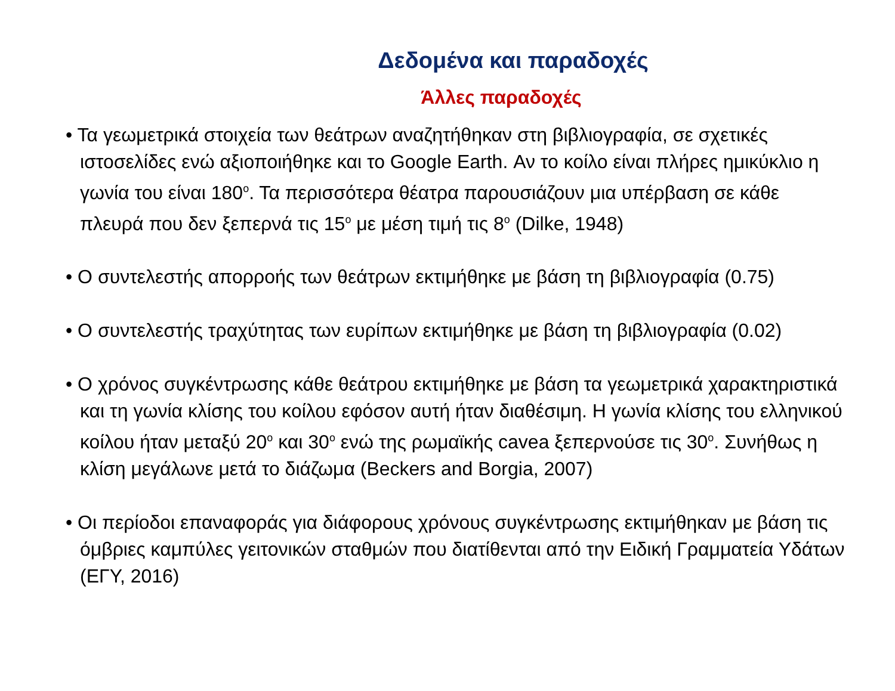Δεδομένα και παραδοχές
Άλλες παραδοχές
• Τα γεωμετρικά στοιχεία των θεάτρων αναζητήθηκαν στη βιβλιογραφία, σε σχετικές ιστοσελίδες ενώ αξιοποιήθηκε και το Google Earth. Αν το κοίλο είναι πλήρες ημικύκλιο η γωνία του είναι 180<sup>ο</sup>. Τα περισσότερα θέατρα παρουσιάζουν μια υπέρβαση σε κάθε πλευρά που δεν ξεπερνά τις 15<sup>ο</sup> με μέση τιμή τις 8<sup>ο</sup> (Dilke, 1948)
• Ο συντελεστής απορροής των θεάτρων εκτιμήθηκε με βάση τη βιβλιογραφία (0.75)
• Ο συντελεστής τραχύτητας των ευρίπων εκτιμήθηκε με βάση τη βιβλιογραφία (0.02)
• Ο χρόνος συγκέντρωσης κάθε θεάτρου εκτιμήθηκε με βάση τα γεωμετρικά χαρακτηριστικά και τη γωνία κλίσης του κοίλου εφόσον αυτή ήταν διαθέσιμη. Η γωνία κλίσης του ελληνικού κοίλου ήταν μεταξύ 20<sup>ο</sup> και 30<sup>ο</sup> ενώ της ρωμαϊκής cavea ξεπερνούσε τις 30<sup>ο</sup>. Συνήθως η κλίση μεγάλωνε μετά το διάζωμα (Beckers and Borgia, 2007)
• Οι περίοδοι επαναφοράς για διάφορους χρόνους συγκέντρωσης εκτιμήθηκαν με βάση τις όμβριες καμπύλες γειτονικών σταθμών που διατίθενται από την Ειδική Γραμματεία Υδάτων (ΕΓΥ, 2016)